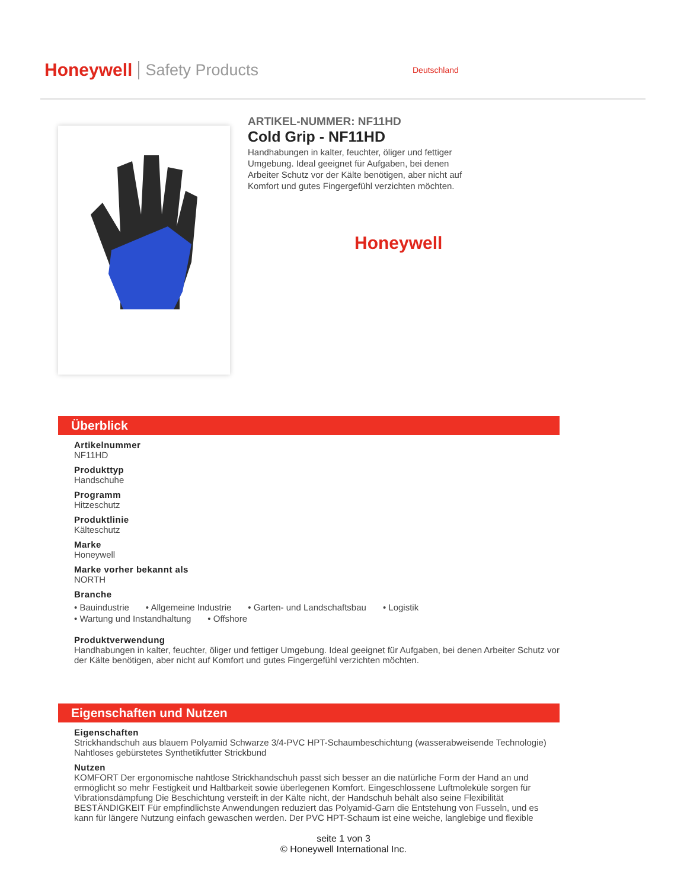Honeywell Safety Products Deutschland
ARTIKEL-NUMMER: NF11HD
Cold Grip - NF11HD
Handhabungen in kalter, feuchter, öliger und fettiger Umgebung. Ideal geeignet für Aufgaben, bei denen Arbeiter Schutz vor der Kälte benötigen, aber nicht auf Komfort und gutes Fingergefühl verzichten möchten.
Honeywell
Überblick
Artikelnummer
NF11HD
Produkttyp
Handschuhe
Programm
Hitzeschutz
Produktlinie
Kälteschutz
Marke
Honeywell
Marke vorher bekannt als
NORTH
Branche
• Bauindustrie
• Allgemeine Industrie
• Garten- und Landschaftsbau
• Logistik
• Wartung und Instandhaltung
• Offshore
Produktverwendung
Handhabungen in kalter, feuchter, öliger und fettiger Umgebung. Ideal geeignet für Aufgaben, bei denen Arbeiter Schutz vor der Kälte benötigen, aber nicht auf Komfort und gutes Fingergefühl verzichten möchten.
Eigenschaften und Nutzen
Eigenschaften
Strickhandschuh aus blauem Polyamid Schwarze 3/4-PVC HPT-Schaumbeschichtung (wasserabweisende Technologie) Nahtloses gebürstetes Synthetikfutter Strickbund
Nutzen
KOMFORT Der ergonomische nahtlose Strickhandschuh passt sich besser an die natürliche Form der Hand an und ermöglicht so mehr Festigkeit und Haltbarkeit sowie überlegenen Komfort. Eingeschlossene Luftmoleküle sorgen für Vibrationsdämpfung Die Beschichtung versteift in der Kälte nicht, der Handschuh behält also seine Flexibilität BESTÄNDIGKEIT Für empfindlichste Anwendungen reduziert das Polyamid-Garn die Entstehung von Fusseln, und es kann für längere Nutzung einfach gewaschen werden. Der PVC HPT-Schaum ist eine weiche, langlebige und flexible
seite 1 von 3
© Honeywell International Inc.